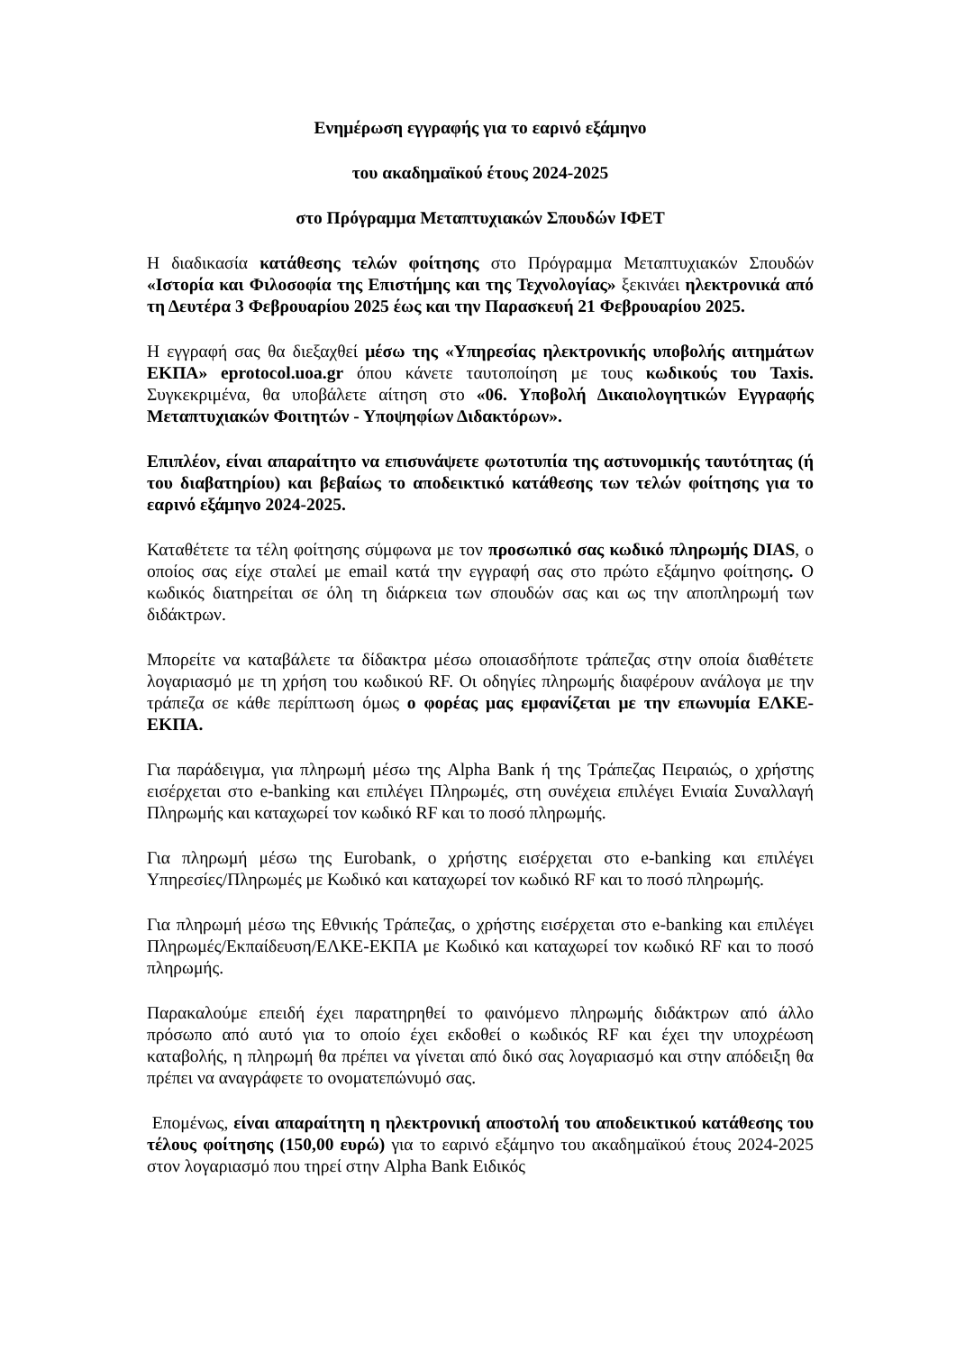Ενημέρωση εγγραφής για το εαρινό εξάμηνο
του ακαδημαϊκού έτους 2024-2025
στο Πρόγραμμα Μεταπτυχιακών Σπουδών ΙΦΕΤ
Η διαδικασία κατάθεσης τελών φοίτησης στο Πρόγραμμα Μεταπτυχιακών Σπουδών «Ιστορία και Φιλοσοφία της Επιστήμης και της Τεχνολογίας» ξεκινάει ηλεκτρονικά από τη Δευτέρα 3 Φεβρουαρίου 2025 έως και την Παρασκευή 21 Φεβρουαρίου 2025.
Η εγγραφή σας θα διεξαχθεί μέσω της «Υπηρεσίας ηλεκτρονικής υποβολής αιτημάτων ΕΚΠΑ» eprotocol.uoa.gr όπου κάνετε ταυτοποίηση με τους κωδικούς του Taxis. Συγκεκριμένα, θα υποβάλετε αίτηση στο «06. Υποβολή Δικαιολογητικών Εγγραφής Μεταπτυχιακών Φοιτητών - Υποψηφίων Διδακτόρων».
Επιπλέον, είναι απαραίτητο να επισυνάψετε φωτοτυπία της αστυνομικής ταυτότητας (ή του διαβατηρίου) και βεβαίως το αποδεικτικό κατάθεσης των τελών φοίτησης για το εαρινό εξάμηνο 2024-2025.
Καταθέτετε τα τέλη φοίτησης σύμφωνα με τον προσωπικό σας κωδικό πληρωμής DIAS, ο οποίος σας είχε σταλεί με email κατά την εγγραφή σας στο πρώτο εξάμηνο φοίτησης. Ο κωδικός διατηρείται σε όλη τη διάρκεια των σπουδών σας και ως την αποπληρωμή των διδάκτρων.
Μπορείτε να καταβάλετε τα δίδακτρα μέσω οποιασδήποτε τράπεζας στην οποία διαθέτετε λογαριασμό με τη χρήση του κωδικού RF. Οι οδηγίες πληρωμής διαφέρουν ανάλογα με την τράπεζα σε κάθε περίπτωση όμως ο φορέας μας εμφανίζεται με την επωνυμία ΕΛΚΕ-ΕΚΠΑ.
Για παράδειγμα, για πληρωμή μέσω της Alpha Bank ή της Τράπεζας Πειραιώς, ο χρήστης εισέρχεται στο e-banking και επιλέγει Πληρωμές, στη συνέχεια επιλέγει Ενιαία Συναλλαγή Πληρωμής και καταχωρεί τον κωδικό RF και το ποσό πληρωμής.
Για πληρωμή μέσω της Eurobank, ο χρήστης εισέρχεται στο e-banking και επιλέγει Υπηρεσίες/Πληρωμές με Κωδικό και καταχωρεί τον κωδικό RF και το ποσό πληρωμής.
Για πληρωμή μέσω της Εθνικής Τράπεζας, ο χρήστης εισέρχεται στο e-banking και επιλέγει Πληρωμές/Εκπαίδευση/ΕΛΚΕ-ΕΚΠΑ με Κωδικό και καταχωρεί τον κωδικό RF και το ποσό πληρωμής.
Παρακαλούμε επειδή έχει παρατηρηθεί το φαινόμενο πληρωμής διδάκτρων από άλλο πρόσωπο από αυτό για το οποίο έχει εκδοθεί ο κωδικός RF και έχει την υποχρέωση καταβολής, η πληρωμή θα πρέπει να γίνεται από δικό σας λογαριασμό και στην απόδειξη θα πρέπει να αναγράφετε το ονοματεπώνυμό σας.
Επομένως, είναι απαραίτητη η ηλεκτρονική αποστολή του αποδεικτικού κατάθεσης του τέλους φοίτησης (150,00 ευρώ) για το εαρινό εξάμηνο του ακαδημαϊκού έτους 2024-2025 στον λογαριασμό που τηρεί στην Alpha Bank Ειδικός